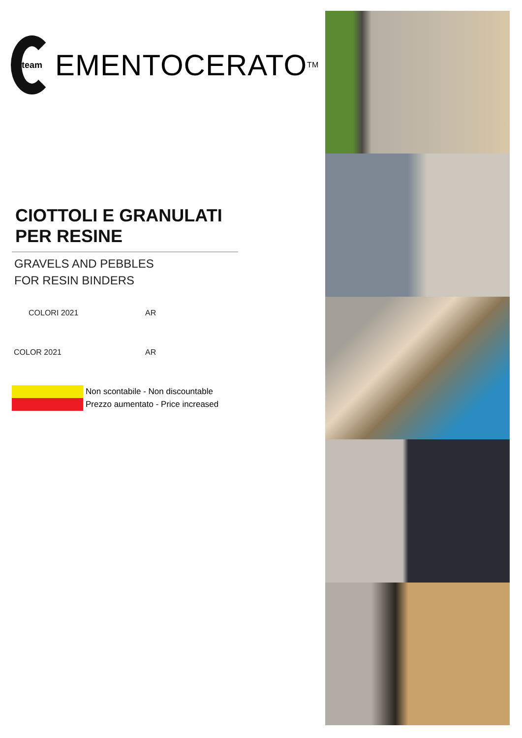team
EMENTOCERATO<sup>TM</sup>
CIOTTOLI E GRANULATI
PER RESINE
GRAVELS AND PEBBLES
FOR RESIN BINDERS
COLORI 2021 AR
COLOR 2021 AR
Non scontabile - Non discountable
Prezzo aumentato - Price increased